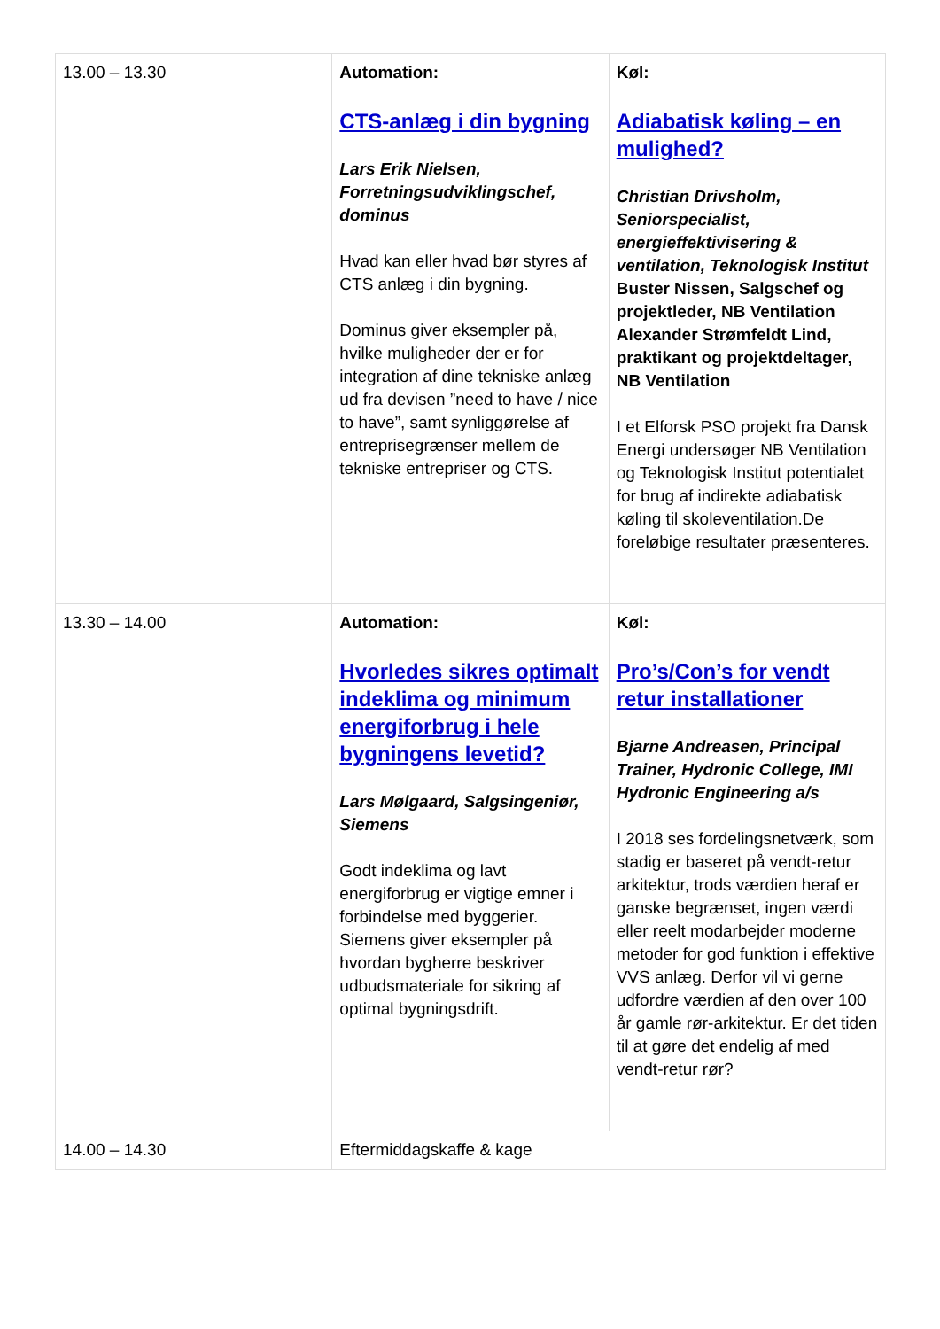| 13.00 – 13.30 | Automation: CTS-anlæg i din bygning Lars Erik Nielsen, Forretningsudviklingschef, dominus Hvad kan eller hvad bør styres af CTS anlæg i din bygning. Dominus giver eksempler på, hvilke muligheder der er for integration af dine tekniske anlæg ud fra devisen ”need to have / nice to have”, samt synliggørelse af entreprisegrænser mellem de tekniske entrepriser og CTS. | Køl: Adiabatisk køling – en mulighed? Christian Drivsholm, Seniorspecialist, energieffektivisering & ventilation, Teknologisk Institut Buster Nissen, Salgschef og projektleder, NB Ventilation Alexander Strømfeldt Lind, praktikant og projektdeltager, NB Ventilation I et Elforsk PSO projekt fra Dansk Energi undersøger NB Ventilation og Teknologisk Institut potentialet for brug af indirekte adiabatisk køling til skoleventilation.De foreløbige resultater præsenteres. |
| 13.30 – 14.00 | Automation: Hvorledes sikres optimalt indeklima og minimum energiforbrug i hele bygningens levetid? Lars Mølgaard, Salgsingeniør, Siemens Godt indeklima og lavt energiforbrug er vigtige emner i forbindelse med byggerier. Siemens giver eksempler på hvordan bygherre beskriver udbudsmateriale for sikring af optimal bygningsdrift. | Køl: Pro’s/Con’s for vendt retur installationer Bjarne Andreasen, Principal Trainer, Hydronic College, IMI Hydronic Engineering a/s I 2018 ses fordelingsnetværk, som stadig er baseret på vendt-retur arkitektur, trods værdien heraf er ganske begrænset, ingen værdi eller reelt modarbejder moderne metoder for god funktion i effektive VVS anlæg. Derfor vil vi gerne udfordre værdien af den over 100 år gamle rør-arkitektur. Er det tiden til at gøre det endelig af med vendt-retur rør? |
| 14.00 – 14.30 | Eftermiddagskaffe & kage | |